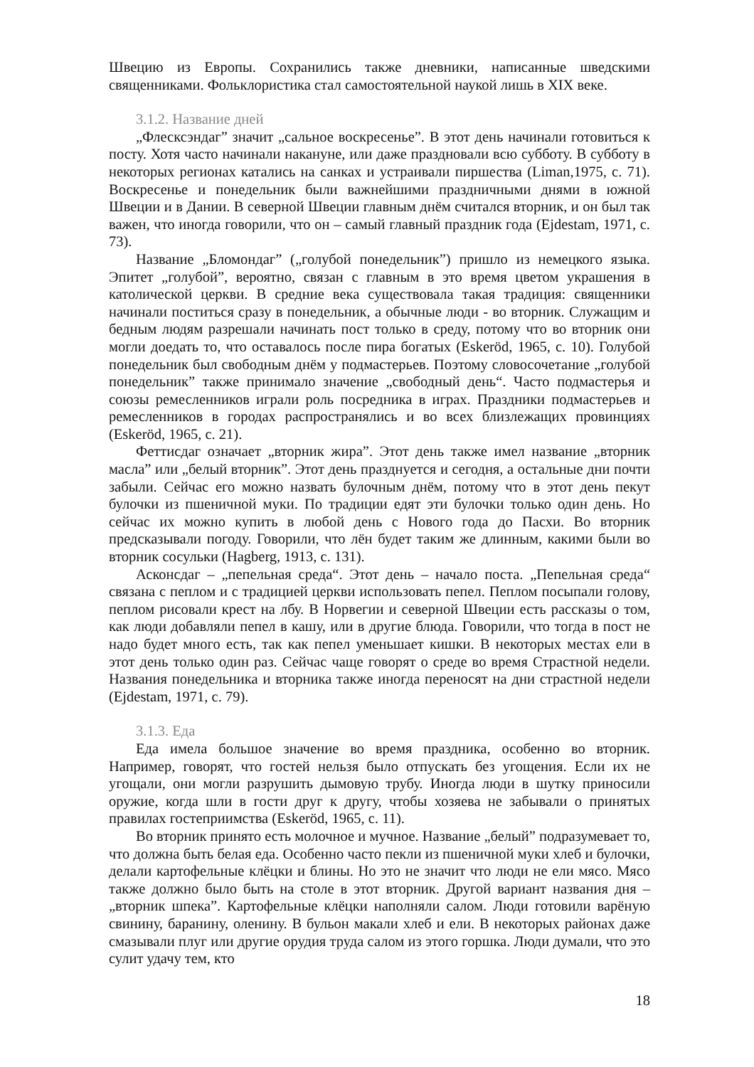Швецию из Европы. Сохранились также дневники, написанные шведскими священниками. Фольклористика стал самостоятельной наукой лишь в XIX веке.
3.1.2. Название дней
„Флесксэндаг” значит „сальное воскресенье”. В этот день начинали готовиться к посту. Хотя часто начинали накануне, или даже праздновали всю субботу. В субботу в некоторых регионах катались на санках и устраивали пиршества (Liman,1975, с. 71). Воскресенье и понедельник были важнейшими праздничными днями в южной Швеции и в Дании. В северной Швеции главным днём считался вторник, и он был так важен, что иногда говорили, что он – самый главный праздник года (Ejdestam, 1971, с. 73).
Название „Бломондаг” („голубой понедельник”) пришло из немецкого языка. Эпитет „голубой”, вероятно, связан с главным в это время цветом украшения в католической церкви. В средние века существовала такая традиция: священники начинали поститься сразу в понедельник, а обычные люди - во вторник. Служащим и бедным людям разрешали начинать пост только в среду, потому что во вторник они могли доедать то, что оставалось после пира богатых (Eskeröd, 1965, с. 10). Голубой понедельник был свободным днём у подмастерьев. Поэтому словосочетание „голубой понедельник” также принимало значение „свободный день“. Часто подмастерья и союзы ремесленников играли роль посредника в играх. Праздники подмастерьев и ремесленников в городах распространялись и во всех близлежащих провинциях (Eskeröd, 1965, с. 21).
Феттисдаг означает „вторник жира”. Этот день также имел название „вторник масла” или „белый вторник”. Этот день празднуется и сегодня, а остальные дни почти забыли. Сейчас его можно назвать булочным днём, потому что в этот день пекут булочки из пшеничной муки. По традиции едят эти булочки только один день. Но сейчас их можно купить в любой день с Нового года до Пасхи. Во вторник предсказывали погоду. Говорили, что лён будет таким же длинным, какими были во вторник сосульки (Hagberg, 1913, с. 131).
Асконсдаг – „пепельная среда“. Этот день – начало поста. „Пепельная среда“ связана с пеплом и с традицией церкви использовать пепел. Пеплом посыпали голову, пеплом рисовали крест на лбу. В Норвегии и северной Швеции есть рассказы о том, как люди добавляли пепел в кашу, или в другие блюда. Говорили, что тогда в пост не надо будет много есть, так как пепел уменьшает кишки. В некоторых местах ели в этот день только один раз. Сейчас чаще говорят о среде во время Страстной недели. Названия понедельника и вторника также иногда переносят на дни страстной недели (Ejdestam, 1971, с. 79).
3.1.3. Еда
Еда имела большое значение во время праздника, особенно во вторник. Например, говорят, что гостей нельзя было отпускать без угощения. Если их не угощали, они могли разрушить дымовую трубу. Иногда люди в шутку приносили оружие, когда шли в гости друг к другу, чтобы хозяева не забывали о принятых правилах гостеприимства (Eskeröd, 1965, с. 11).
Во вторник принято есть молочное и мучное. Название „белый” подразумевает то, что должна быть белая еда. Особенно часто пекли из пшеничной муки хлеб и булочки, делали картофельные клёцки и блины. Но это не значит что люди не ели мясо. Мясо также должно было быть на столе в этот вторник. Другой вариант названия дня – „вторник шпека”. Картофельные клёцки наполняли салом. Люди готовили варёную свинину, баранину, оленину. В бульон макали хлеб и ели. В некоторых районах даже смазывали плуг или другие орудия труда салом из этого горшка. Люди думали, что это сулит удачу тем, кто
18